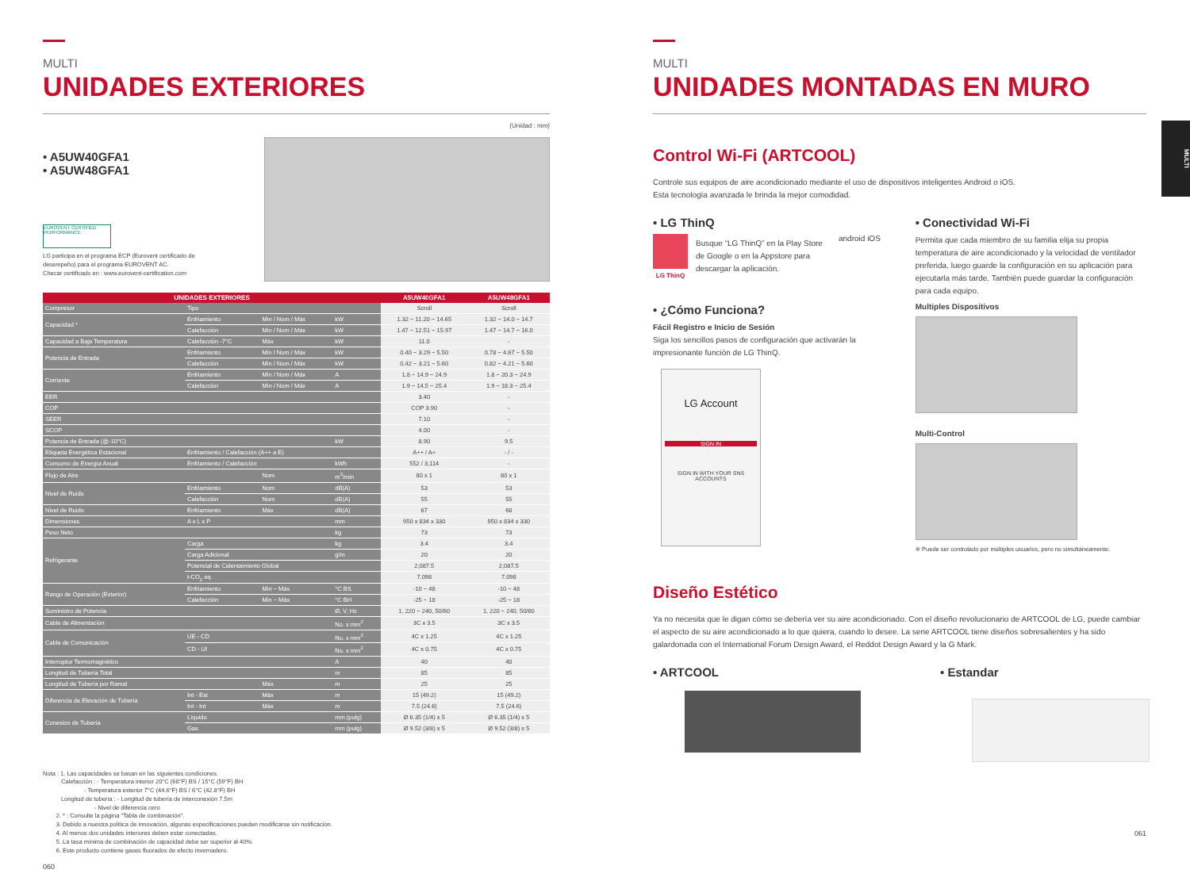MULTI
UNIDADES EXTERIORES
• A5UW40GFA1
• A5UW48GFA1
EUROVENT CERTIFIED PERFORMANCE
LG participa en el programa ECP (Eurovent certificado de desempeño) para el programa EUROVENT AC.
Checar certificado en : www.eurovent-certification.com
(Unidad : mm)
| UNIDADES EXTERIORES | | | | A5UW40GFA1 | A5UW48GFA1 |
| --- | --- | --- | --- | --- | --- |
| Compresor | Tipo | | | Scroll | Scroll |
| Capacidad * | Enfriamiento | Min / Nom / Máx | kW | 1.32 ~ 11.20 ~ 14.65 | 1.32 ~ 14.0 ~ 14.7 |
| | Calefacción | Min / Nom / Máx | kW | 1.47 ~ 12.51 ~ 15.97 | 1.47 ~ 14.7 ~ 16.0 |
| Capacidad a Baja Temperatura | Calefacción -7°C | Máx | kW | 11.0 | - |
| Potencia de Entrada | Enfriamiento | Min / Nom / Máx | kW | 0.40 ~ 3.29 ~ 5.50 | 0.78 ~ 4.67 ~ 5.50 |
| | Calefacción | Min / Nom / Máx | kW | 0.42 ~ 3.21 ~ 5.60 | 0.82 ~ 4.21 ~ 5.60 |
| Corriente | Enfriamiento | Min / Nom / Máx | A | 1.8 ~ 14.9 ~ 24.9 | 1.8 ~ 20.3 ~ 24.9 |
| | Calefacción | Min / Nom / Máx | A | 1.9 ~ 14.5 ~ 25.4 | 1.9 ~ 18.3 ~ 25.4 |
| EER | | | | 3.40 | - |
| COP | | | | COP 3.90 | - |
| SEER | | | | 7.10 | - |
| SCOP | | | | 4.00 | - |
| Potencia de Entrada (@-10°C) | | | kW | 8.90 | 9.5 |
| Etiqueta Energética Estacional | Enfriamiento / Calefacción (A++ a E) | | | A++ / A+ | - / - |
| Consumo de Energía Anual | Enfriamiento / Calefacción | | kWh | 552 / 3,114 | - |
| Flujo de Aire | | Nom | m<sup>3</sup>/min | 80 x 1 | 80 x 1 |
| Nivel de Ruido | Enfriamiento | Nom | dB(A) | 53 | 53 |
| | Calefacción | Nom | dB(A) | 55 | 55 |
| Nivel de Ruido | Enfriamiento | Máx | dB(A) | 67 | 68 |
| Dimensiones | A x L x P | | mm | 950 x 834 x 330 | 950 x 834 x 330 |
| Peso Neto | | | kg | 73 | 73 |
| Refrigerante | Carga | | kg | 3.4 | 3.4 |
| | Carga Adicional | | g/m | 20 | 20 |
| | Potencial de Calentamiento Global | | | 2,087.5 | 2,087.5 |
| | t-CO<sub>2</sub> eq | | | 7.098 | 7.098 |
| Rango de Operación (Exterior) | Enfriamiento | Min ~ Máx | °C BS | -10 ~ 48 | -10 ~ 48 |
| | Calefacción | Min ~ Máx | °C BH | -25 ~ 18 | -25 ~ 18 |
| Suministro de Potencia | | | Ø, V, Hz | 1, 220 ~ 240, 50/60 | 1, 220 ~ 240, 50/60 |
| Cable de Alimentación | | | No. x mm<sup>2</sup> | 3C x 3.5 | 3C x 3.5 |
| Cable de Comunicación | UE - CD | | No. x mm<sup>2</sup> | 4C x 1.25 | 4C x 1.25 |
| | CD - UI | | No. x mm<sup>2</sup> | 4C x 0.75 | 4C x 0.75 |
| Interruptor Termomagnético | | | A | 40 | 40 |
| Longitud de Tubería Total | | | m | 85 | 85 |
| Longitud de Tubería por Ramal | | Máx | m | 25 | 25 |
| Diferencia de Elevación de Tubería | Int - Ext | Máx | m | 15 (49.2) | 15 (49.2) |
| | Int - Int | Máx | m | 7.5 (24.6) | 7.5 (24.6) |
| Conexion de Tubería | Líquido | | mm (pulg) | Ø 6.35 (1/4) x 5 | Ø 6.35 (1/4) x 5 |
| | Gas | | mm (pulg) | Ø 9.52 (3/8) x 5 | Ø 9.52 (3/8) x 5 |
Nota : 1. Las capacidades se basan en las siguientes condiciones.
Calefacción : - Temperatura interior 20°C (68°F) BS / 15°C (59°F) BH
- Temperatura exterior 7°C (44.6°F) BS / 6°C (42.8°F) BH
Longitud de tubería : - Longitud de tubería de interconexión 7.5m
- Nivel de diferencia cero
2. * : Consulte la página "Tabla de combinación".
3. Debido a nuestra política de innovación, algunas especificaciones pueden modificarse sin notificación.
4. Al menos dos unidades interiores deben estar conectadas.
5. La tasa mínima de combinación de capacidad debe ser superior al 40%.
6. Este producto contiene gases fluorados de efecto invernadero.
060
MULTI
MULTI
UNIDADES MONTADAS EN MURO
Control Wi-Fi (ARTCOOL)
Controle sus equipos de aire acondicionado mediante el uso de dispositivos inteligentes Android o iOS.
Esta tecnología avanzada le brinda la mejor comodidad.
• LG ThinQ
LG ThinQ
Busque “LG ThinQ” en la Play Store de Google o en la Appstore para descargar la aplicación.
android iOS
• ¿Cómo Funciona?
Fácil Registro e Inicio de Sesión
Siga los sencillos pasos de configuración que activarán la impresionante función de LG ThinQ.
LG Account
SIGN IN
SIGN IN WITH YOUR SNS ACCOUNTS
• Conectividad Wi-Fi
Permita que cada miembro de su familia elija su propia temperatura de aire acondicionado y la velocidad de ventilador preferida, luego guarde la configuración en su aplicación para ejecutarla más tarde. También puede guardar la configuración para cada equipo.
Multiples Dispositivos
Multi-Control
※ Puede ser controlado por múltiples usuarios, pero no simultáneamente.
Diseño Estético
Ya no necesita que le digan cómo se debería ver su aire acondicionado. Con el diseño revolucionario de ARTCOOL de LG, puede cambiar el aspecto de su aire acondicionado a lo que quiera, cuando lo desee. La serie ARTCOOL tiene diseños sobresalientes y ha sido galardonada con el International Forum Design Award, el Reddot Design Award y la G Mark.
• ARTCOOL • Estandar
061